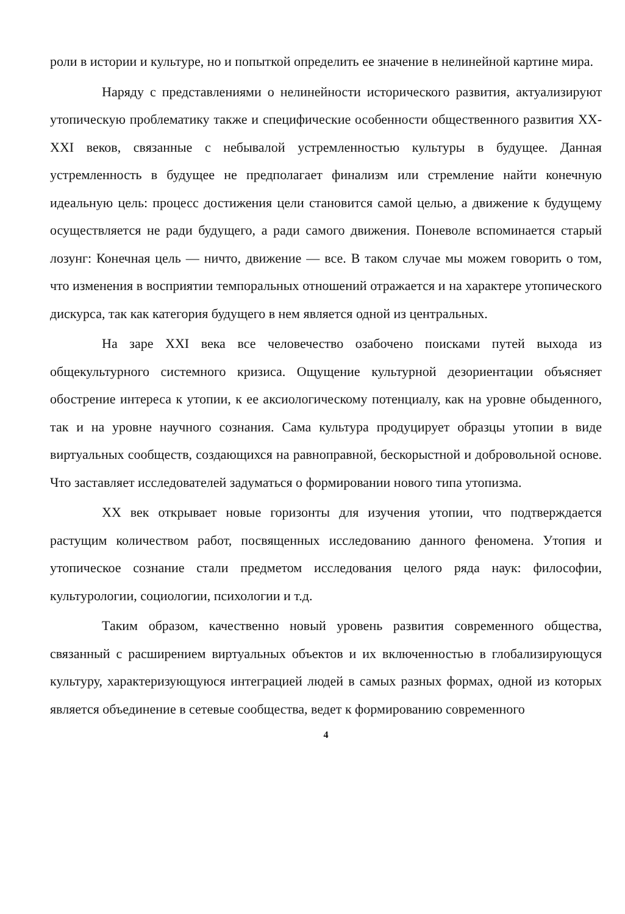роли в истории и культуре, но и попыткой определить ее значение в нелинейной картине мира.
Наряду с представлениями о нелинейности исторического развития, актуализируют утопическую проблематику также и специфические особенности общественного развития XX-XXI веков, связанные с небывалой устремленностью культуры в будущее. Данная устремленность в будущее не предполагает финализм или стремление найти конечную идеальную цель: процесс достижения цели становится самой целью, а движение к будущему осуществляется не ради будущего, а ради самого движения. Поневоле вспоминается старый лозунг: Конечная цель — ничто, движение — все. В таком случае мы можем говорить о том, что изменения в восприятии темпоральных отношений отражается и на характере утопического дискурса, так как категория будущего в нем является одной из центральных.
На заре XXI века все человечество озабочено поисками путей выхода из общекультурного системного кризиса. Ощущение культурной дезориентации объясняет обострение интереса к утопии, к ее аксиологическому потенциалу, как на уровне обыденного, так и на уровне научного сознания. Сама культура продуцирует образцы утопии в виде виртуальных сообществ, создающихся на равноправной, бескорыстной и добровольной основе. Что заставляет исследователей задуматься о формировании нового типа утопизма.
XX век открывает новые горизонты для изучения утопии, что подтверждается растущим количеством работ, посвященных исследованию данного феномена. Утопия и утопическое сознание стали предметом исследования целого ряда наук: философии, культурологии, социологии, психологии и т.д.
Таким образом, качественно новый уровень развития современного общества, связанный с расширением виртуальных объектов и их включенностью в глобализирующуся культуру, характеризующуюся интеграцией людей в самых разных формах, одной из которых является объединение в сетевые сообщества, ведет к формированию современного
4